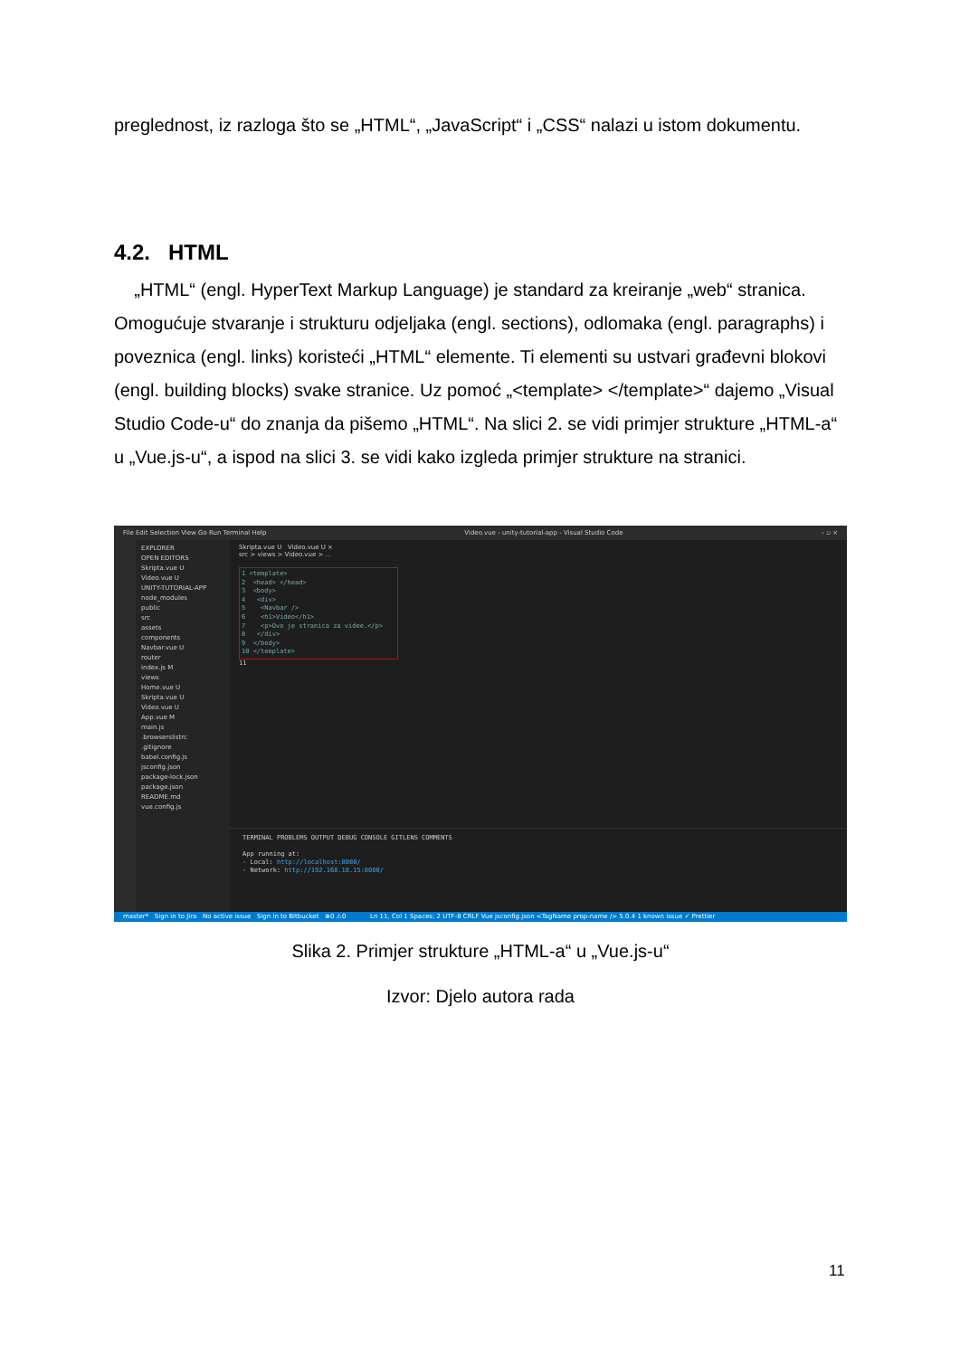preglednost, iz razloga što se „HTML“, „JavaScript“ i „CSS“ nalazi u istom dokumentu.
4.2. HTML
„HTML“ (engl. HyperText Markup Language) je standard za kreiranje „web“ stranica. Omogućuje stvaranje i strukturu odjeljaka (engl. sections), odlomaka (engl. paragraphs) i poveznica (engl. links) koristeći „HTML“ elemente. Ti elementi su ustvari građevni blokovi (engl. building blocks) svake stranice. Uz pomoć „<template> </template>“ dajemo „Visual Studio Code-u“ do znanja da pišemo „HTML“. Na slici 2. se vidi primjer strukture „HTML-a“ u „Vue.js-u“, a ispod na slici 3. se vidi kako izgleda primjer strukture na stranici.
File Edit Selection View Go Run Terminal Help Video.vue - unity-tutorial-app - Visual Studio Code – ▫ ×
EXPLORER
OPEN EDITORS
Skripta.vue U
Video.vue U
UNITY-TUTORIAL-APP
node_modules
public
src
assets
components
Navbar.vue U
router
index.js M
views
Home.vue U
Skripta.vue U
Video.vue U
App.vue M
main.js
.browserslistrc
.gitignore
babel.config.js
jsconfig.json
package-lock.json
package.json
README.md
vue.config.js
Skripta.vue U Video.vue U ×
src > views > Video.vue > ...
1 <template>
2 <head> </head>
3 <body>
4 <div>
5 <Navbar />
6 <h1>Video</h1>
7 <p>Ovo je stranica za videe.</p>
8 </div>
9 </body>
10 </template>
11
TERMINAL PROBLEMS OUTPUT DEBUG CONSOLE GITLENS COMMENTS
App running at:
- Local: http://localhost:8080/
- Network: http://192.168.18.15:8080/
master* Sign in to Jira No active issue Sign in to Bitbucket ⊗0 ⚠0 Ln 11, Col 1 Spaces: 2 UTF-8 CRLF Vue jsconfig.json <TagName prop-name /> 5.0.4 1 known issue ✓ Prettier
Slika 2. Primjer strukture „HTML-a“ u „Vue.js-u“
Izvor: Djelo autora rada
11